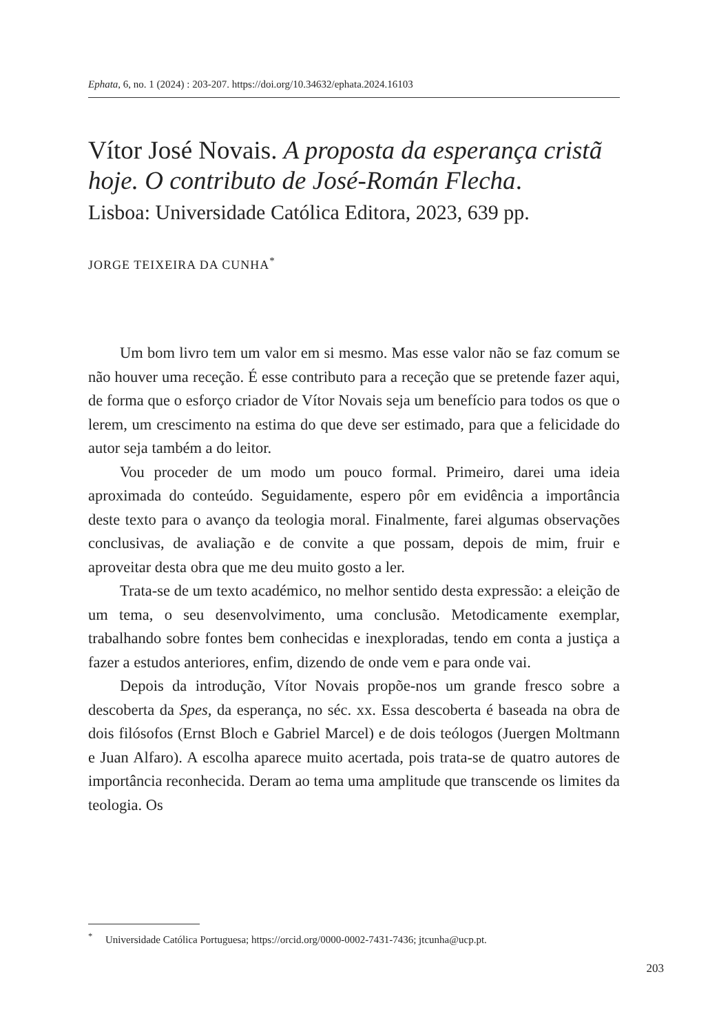Ephata, 6, no. 1 (2024) : 203-207. https://doi.org/10.34632/ephata.2024.16103
Vítor José Novais. A proposta da esperança cristã hoje. O contributo de José-Román Flecha.
Lisboa: Universidade Católica Editora, 2023, 639 pp.
JORGE TEIXEIRA DA CUNHA<sup>*</sup>
Um bom livro tem um valor em si mesmo. Mas esse valor não se faz comum se não houver uma receção. É esse contributo para a receção que se pretende fazer aqui, de forma que o esforço criador de Vítor Novais seja um benefício para todos os que o lerem, um crescimento na estima do que deve ser estimado, para que a felicidade do autor seja também a do leitor.
Vou proceder de um modo um pouco formal. Primeiro, darei uma ideia aproximada do conteúdo. Seguidamente, espero pôr em evidência a importância deste texto para o avanço da teologia moral. Finalmente, farei algumas observações conclusivas, de avaliação e de convite a que possam, depois de mim, fruir e aproveitar desta obra que me deu muito gosto a ler.
Trata-se de um texto académico, no melhor sentido desta expressão: a eleição de um tema, o seu desenvolvimento, uma conclusão. Metodicamente exemplar, trabalhando sobre fontes bem conhecidas e inexploradas, tendo em conta a justiça a fazer a estudos anteriores, enfim, dizendo de onde vem e para onde vai.
Depois da introdução, Vítor Novais propõe-nos um grande fresco sobre a descoberta da Spes, da esperança, no séc. xx. Essa descoberta é baseada na obra de dois filósofos (Ernst Bloch e Gabriel Marcel) e de dois teólogos (Juergen Moltmann e Juan Alfaro). A escolha aparece muito acertada, pois trata-se de quatro autores de importância reconhecida. Deram ao tema uma amplitude que transcende os limites da teologia. Os
<sup>*</sup> Universidade Católica Portuguesa; https://orcid.org/0000-0002-7431-7436; jtcunha@ucp.pt.
203